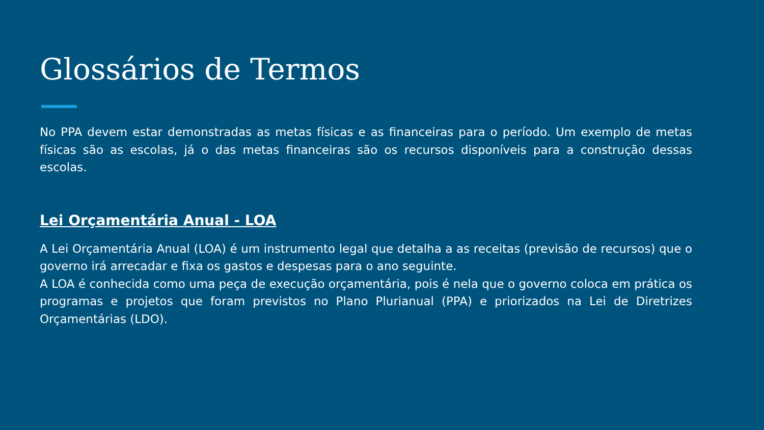Glossários de Termos
No PPA devem estar demonstradas as metas físicas e as financeiras para o período. Um exemplo de metas físicas são as escolas, já o das metas financeiras são os recursos disponíveis para a construção dessas escolas.
Lei Orçamentária Anual - LOA
A Lei Orçamentária Anual (LOA) é um instrumento legal que detalha a as receitas (previsão de recursos) que o governo irá arrecadar e fixa os gastos e despesas para o ano seguinte.
A LOA é conhecida como uma peça de execução orçamentária, pois é nela que o governo coloca em prática os programas e projetos que foram previstos no Plano Plurianual (PPA) e priorizados na Lei de Diretrizes Orçamentárias (LDO).